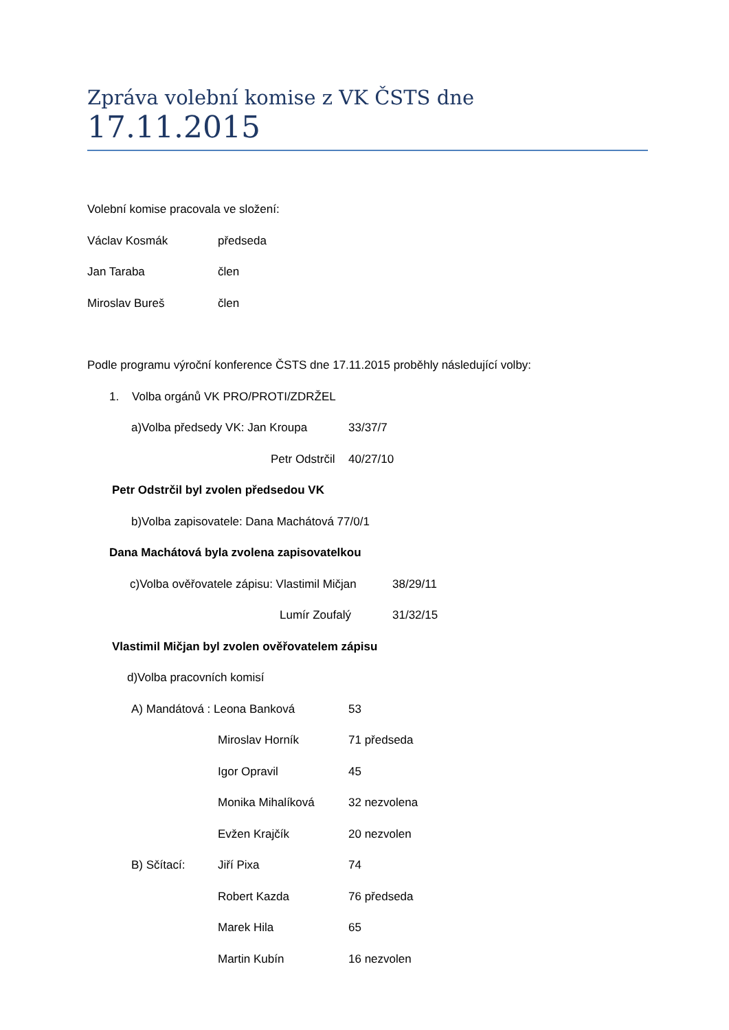Zpráva volební komise z VK ČSTS dne 17.11.2015
Volební komise pracovala ve složení:
Václav Kosmák předseda
Jan Taraba člen
Miroslav Bureš člen
Podle programu výroční konference ČSTS dne 17.11.2015 proběhly následující volby:
1. Volba orgánů VK PRO/PROTI/ZDRŽEL
a)Volba předsedy VK: Jan Kroupa 33/37/7
Petr Odstrčil 40/27/10
Petr Odstrčil byl zvolen předsedou VK
b)Volba zapisovatele: Dana Machátová 77/0/1
Dana Machátová byla zvolena zapisovatelkou
c)Volba ověřovatele zápisu: Vlastimil Mičjan 38/29/11
Lumír Zoufalý 31/32/15
Vlastimil Mičjan byl zvolen ověřovatelem zápisu
d)Volba pracovních komisí
A) Mandátová : Leona Banková 53
Miroslav Horník 71 předseda
Igor Opravil 45
Monika Mihalíková 32 nezvolena
Evžen Krajčík 20 nezvolen
B) Sčítací: Jiří Pixa 74
Robert Kazda 76 předseda
Marek Hila 65
Martin Kubín 16 nezvolen